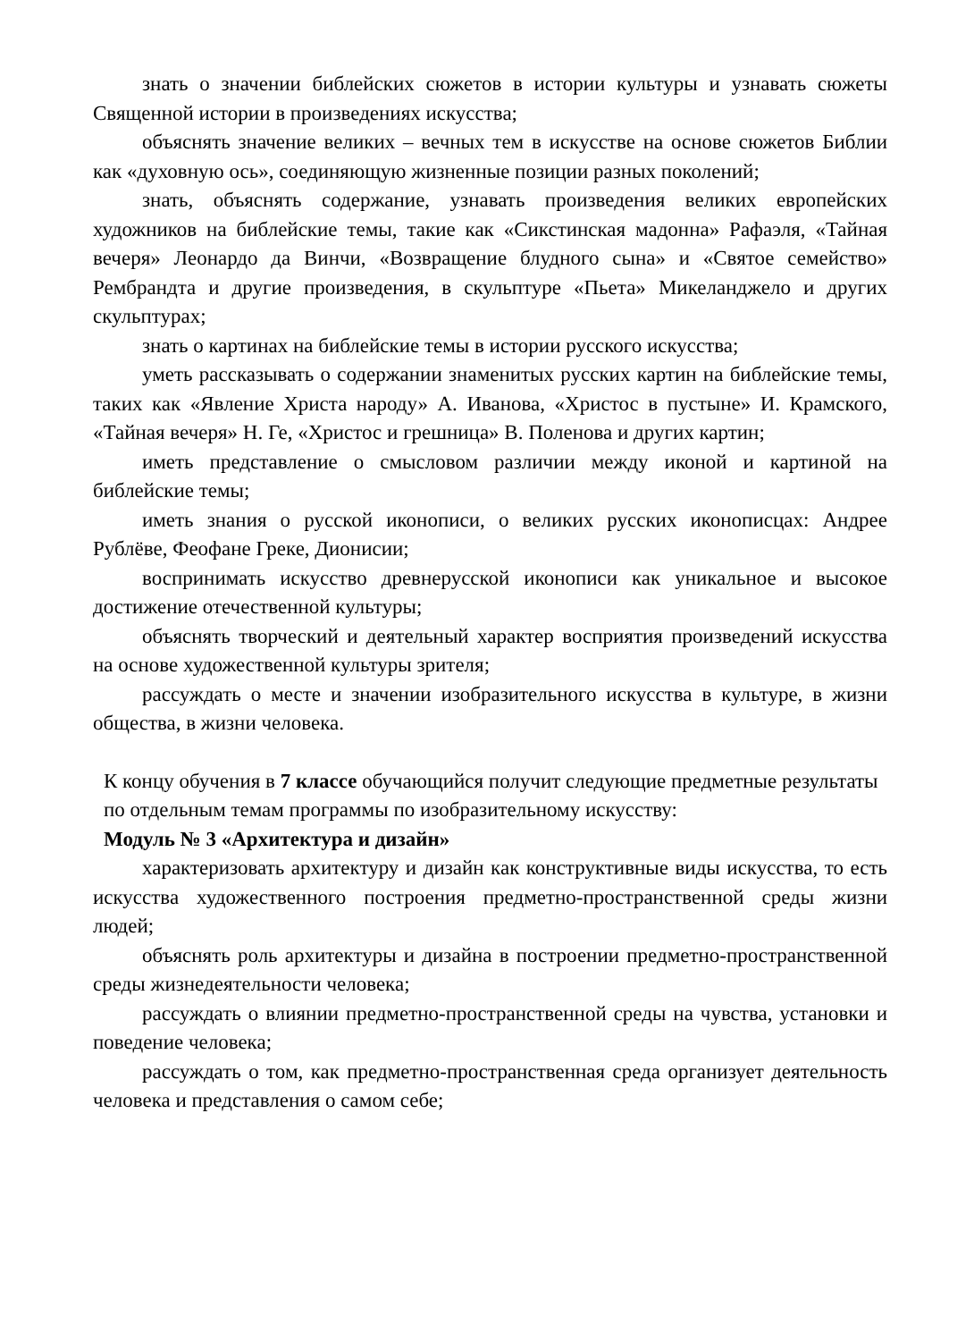знать о значении библейских сюжетов в истории культуры и узнавать сюжеты Священной истории в произведениях искусства;
объяснять значение великих – вечных тем в искусстве на основе сюжетов Библии как «духовную ось», соединяющую жизненные позиции разных поколений;
знать, объяснять содержание, узнавать произведения великих европейских художников на библейские темы, такие как «Сикстинская мадонна» Рафаэля, «Тайная вечеря» Леонардо да Винчи, «Возвращение блудного сына» и «Святое семейство» Рембрандта и другие произведения, в скульптуре «Пьета» Микеланджело и других скульптурах;
знать о картинах на библейские темы в истории русского искусства;
уметь рассказывать о содержании знаменитых русских картин на библейские темы, таких как «Явление Христа народу» А. Иванова, «Христос в пустыне» И. Крамского, «Тайная вечеря» Н. Ге, «Христос и грешница» В. Поленова и других картин;
иметь представление о смысловом различии между иконой и картиной на библейские темы;
иметь знания о русской иконописи, о великих русских иконописцах: Андрее Рублёве, Феофане Греке, Дионисии;
воспринимать искусство древнерусской иконописи как уникальное и высокое достижение отечественной культуры;
объяснять творческий и деятельный характер восприятия произведений искусства на основе художественной культуры зрителя;
рассуждать о месте и значении изобразительного искусства в культуре, в жизни общества, в жизни человека.
К концу обучения в 7 классе обучающийся получит следующие предметные результаты по отдельным темам программы по изобразительному искусству:
Модуль № 3 «Архитектура и дизайн»
характеризовать архитектуру и дизайн как конструктивные виды искусства, то есть искусства художественного построения предметно-пространственной среды жизни людей;
объяснять роль архитектуры и дизайна в построении предметно-пространственной среды жизнедеятельности человека;
рассуждать о влиянии предметно-пространственной среды на чувства, установки и поведение человека;
рассуждать о том, как предметно-пространственная среда организует деятельность человека и представления о самом себе;